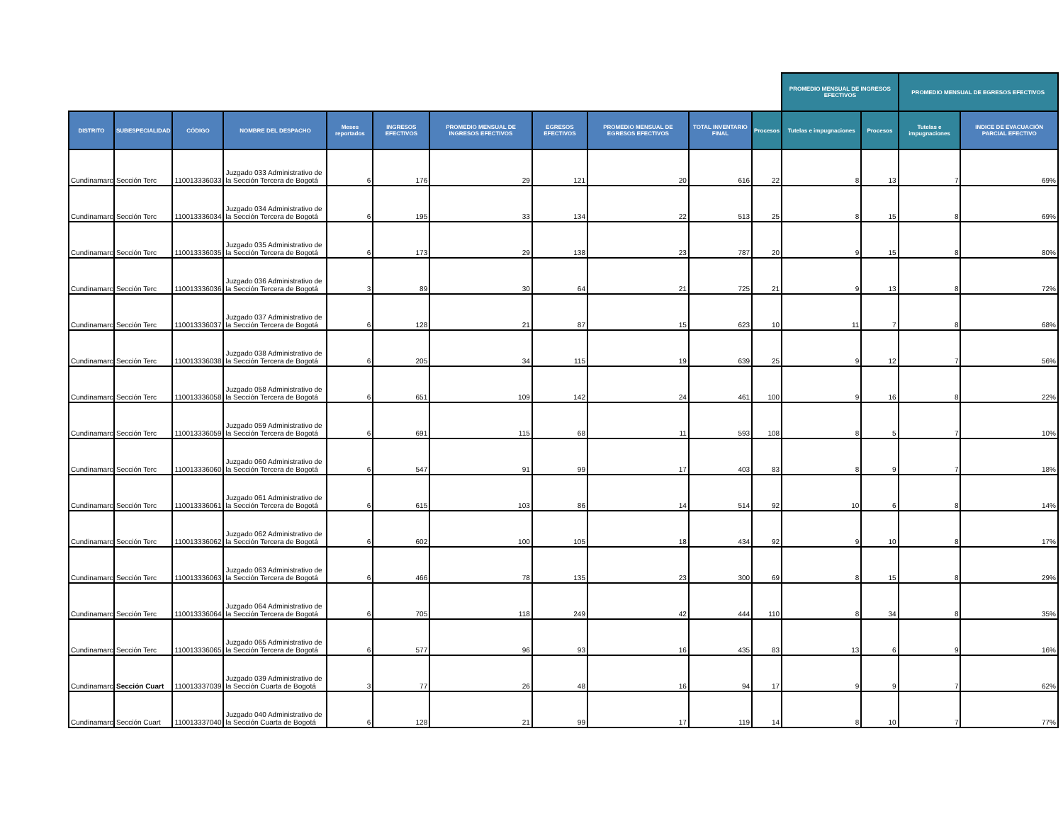| | | | | | | | | | | | PROMEDIO MENSUAL DE INGRESOS EFECTIVOS | | PROMEDIO MENSUAL DE EGRESOS EFECTIVOS | | |
| --- | --- | --- | --- | --- | --- | --- | --- | --- | --- | --- | --- | --- | --- | --- | --- |
| DISTRITO | SUBESPECIALIDAD | CÓDIGO | NOMBRE DEL DESPACHO | Meses reportados | INGRESOS EFECTIVOS | PROMEDIO MENSUAL DE INGRESOS EFECTIVOS | EGRESOS EFECTIVOS | PROMEDIO MENSUAL DE EGRESOS EFECTIVOS | TOTAL INVENTARIO FINAL | Procesos | Tutelas e impugnaciones | Procesos | Tutelas e impugnaciones | INDICE DE EVACUACIÓN PARCIAL EFECTIVO | |
| Cundinamarc | Sección Terc | 110013336033 | Juzgado 033 Administrativo de la Sección Tercera de Bogotá | 6 | 176 | 29 | 121 | 20 | 616 | 22 | 8 | 13 | 7 | 69% | |
| Cundinamarc | Sección Terc | 110013336034 | Juzgado 034 Administrativo de la Sección Tercera de Bogotá | 6 | 195 | 33 | 134 | 22 | 513 | 25 | 8 | 15 | 8 | 69% | |
| Cundinamarc | Sección Terc | 110013336035 | Juzgado 035 Administrativo de la Sección Tercera de Bogotá | 6 | 173 | 29 | 138 | 23 | 787 | 20 | 9 | 15 | 8 | 80% | |
| Cundinamarc | Sección Terc | 110013336036 | Juzgado 036 Administrativo de la Sección Tercera de Bogotá | 3 | 89 | 30 | 64 | 21 | 725 | 21 | 9 | 13 | 8 | 72% | |
| Cundinamarc | Sección Terc | 110013336037 | Juzgado 037 Administrativo de la Sección Tercera de Bogotá | 6 | 128 | 21 | 87 | 15 | 623 | 10 | 11 | 7 | 8 | 68% | |
| Cundinamarc | Sección Terc | 110013336038 | Juzgado 038 Administrativo de la Sección Tercera de Bogotá | 6 | 205 | 34 | 115 | 19 | 639 | 25 | 9 | 12 | 7 | 56% | |
| Cundinamarc | Sección Terc | 110013336058 | Juzgado 058 Administrativo de la Sección Tercera de Bogotá | 6 | 651 | 109 | 142 | 24 | 461 | 100 | 9 | 16 | 8 | 22% | |
| Cundinamarc | Sección Terc | 110013336059 | Juzgado 059 Administrativo de la Sección Tercera de Bogotá | 6 | 691 | 115 | 68 | 11 | 593 | 108 | 8 | 5 | 7 | 10% | |
| Cundinamarc | Sección Terc | 110013336060 | Juzgado 060 Administrativo de la Sección Tercera de Bogotá | 6 | 547 | 91 | 99 | 17 | 403 | 83 | 8 | 9 | 7 | 18% | |
| Cundinamarc | Sección Terc | 110013336061 | Juzgado 061 Administrativo de la Sección Tercera de Bogotá | 6 | 615 | 103 | 86 | 14 | 514 | 92 | 10 | 6 | 8 | 14% | |
| Cundinamarc | Sección Terc | 110013336062 | Juzgado 062 Administrativo de la Sección Tercera de Bogotá | 6 | 602 | 100 | 105 | 18 | 434 | 92 | 9 | 10 | 8 | 17% | |
| Cundinamarc | Sección Terc | 110013336063 | Juzgado 063 Administrativo de la Sección Tercera de Bogotá | 6 | 466 | 78 | 135 | 23 | 300 | 69 | 8 | 15 | 8 | 29% | |
| Cundinamarc | Sección Terc | 110013336064 | Juzgado 064 Administrativo de la Sección Tercera de Bogotá | 6 | 705 | 118 | 249 | 42 | 444 | 110 | 8 | 34 | 8 | 35% | |
| Cundinamarc | Sección Terc | 110013336065 | Juzgado 065 Administrativo de la Sección Tercera de Bogotá | 6 | 577 | 96 | 93 | 16 | 435 | 83 | 13 | 6 | 9 | 16% | |
| Cundinamarc | Sección Cuart | 110013337039 | Juzgado 039 Administrativo de la Sección Cuarta de Bogotá | 3 | 77 | 26 | 48 | 16 | 94 | 17 | 9 | 9 | 7 | 62% | |
| Cundinamarc | Sección Cuart | 110013337040 | Juzgado 040 Administrativo de la Sección Cuarta de Bogotá | 6 | 128 | 21 | 99 | 17 | 119 | 14 | 8 | 10 | 7 | 77% | |